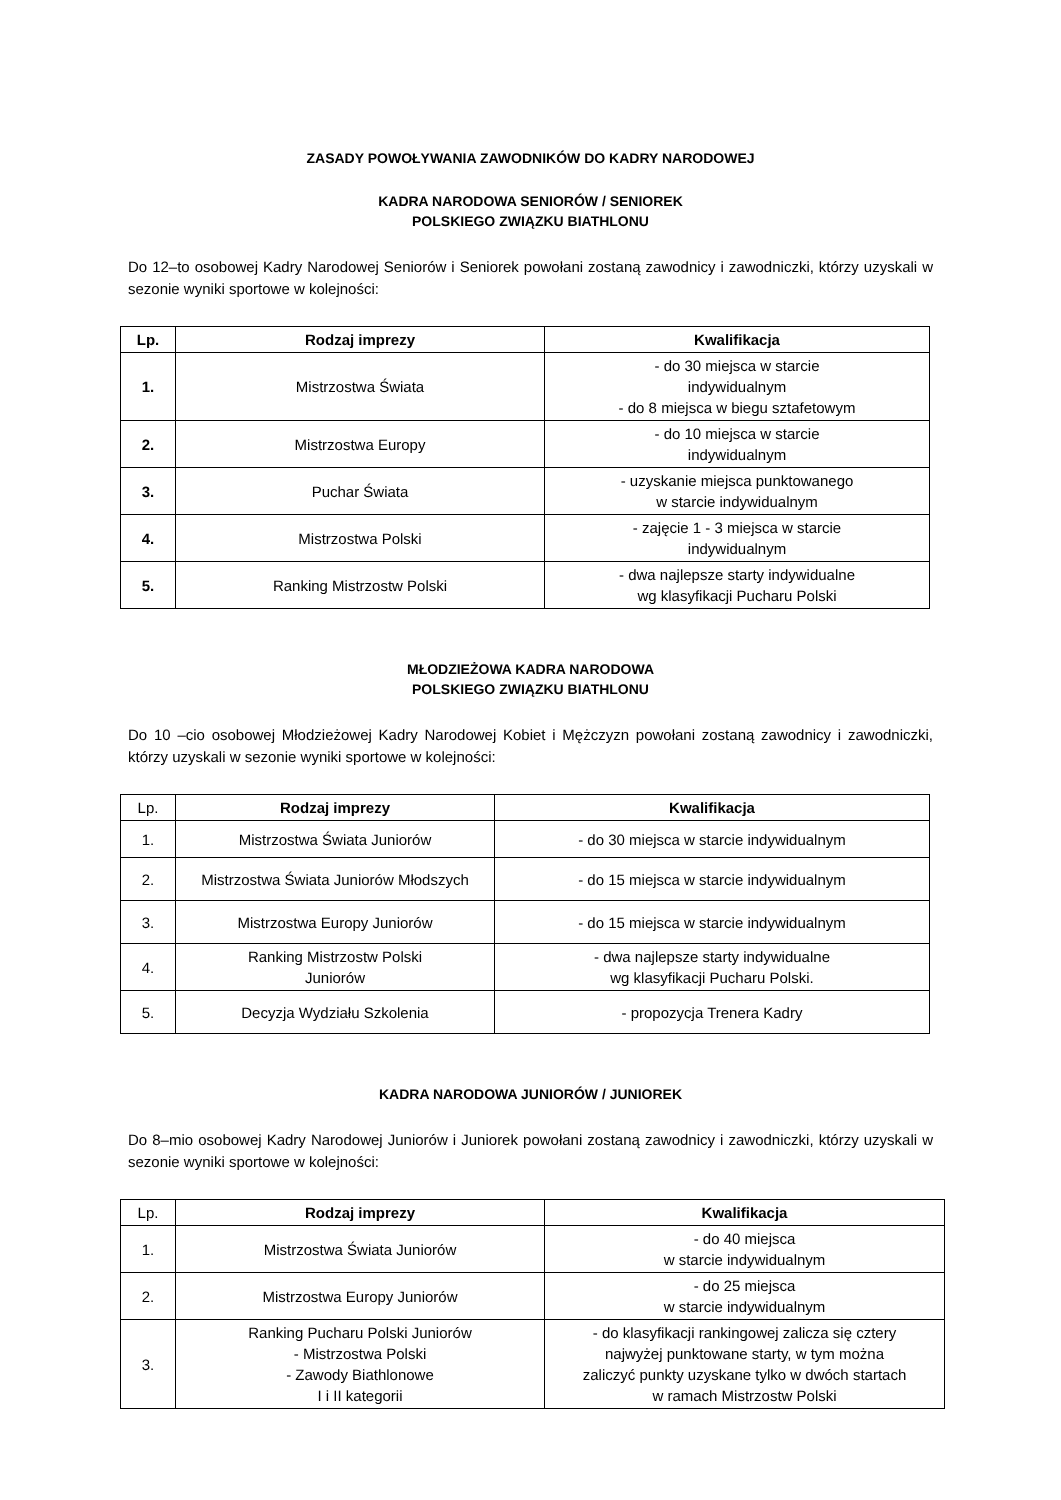ZASADY POWOŁYWANIA ZAWODNIKÓW DO KADRY NARODOWEJ
KADRA NARODOWA SENIORÓW / SENIOREK
POLSKIEGO ZWIĄZKU BIATHLONU
Do 12–to osobowej Kadry Narodowej Seniorów i Seniorek powołani zostaną zawodnicy i zawodniczki, którzy uzyskali w sezonie wyniki sportowe w kolejności:
| Lp. | Rodzaj imprezy | Kwalifikacja |
| --- | --- | --- |
| 1. | Mistrzostwa Świata | - do 30 miejsca w starcie indywidualnym - do 8 miejsca w biegu sztafetowym |
| 2. | Mistrzostwa Europy | - do 10 miejsca w starcie indywidualnym |
| 3. | Puchar Świata | - uzyskanie miejsca punktowanego w starcie indywidualnym |
| 4. | Mistrzostwa Polski | - zajęcie 1 - 3 miejsca w starcie indywidualnym |
| 5. | Ranking Mistrzostw Polski | - dwa najlepsze starty indywidualne wg klasyfikacji Pucharu Polski |
MŁODZIEŻOWA KADRA NARODOWA
POLSKIEGO ZWIĄZKU BIATHLONU
Do 10 –cio osobowej Młodzieżowej Kadry Narodowej Kobiet i Mężczyzn powołani zostaną zawodnicy i zawodniczki, którzy uzyskali w sezonie wyniki sportowe w kolejności:
| Lp. | Rodzaj imprezy | Kwalifikacja |
| 1. | Mistrzostwa Świata Juniorów | - do 30 miejsca w starcie indywidualnym |
| 2. | Mistrzostwa Świata Juniorów Młodszych | - do 15 miejsca w starcie indywidualnym |
| 3. | Mistrzostwa Europy Juniorów | - do 15 miejsca w starcie indywidualnym |
| 4. | Ranking Mistrzostw Polski Juniorów | - dwa najlepsze starty indywidualne wg klasyfikacji Pucharu Polski. |
| 5. | Decyzja Wydziału Szkolenia | - propozycja Trenera Kadry |
KADRA NARODOWA JUNIORÓW / JUNIOREK
Do 8–mio osobowej Kadry Narodowej Juniorów i Juniorek powołani zostaną zawodnicy i zawodniczki, którzy uzyskali w sezonie wyniki sportowe w kolejności:
| Lp. | Rodzaj imprezy | Kwalifikacja |
| 1. | Mistrzostwa Świata Juniorów | - do 40 miejsca w starcie indywidualnym |
| 2. | Mistrzostwa Europy Juniorów | - do 25 miejsca w starcie indywidualnym |
| 3. | Ranking Pucharu Polski Juniorów - Mistrzostwa Polski - Zawody Biathlonowe I i II kategorii | - do klasyfikacji rankingowej zalicza się cztery najwyżej punktowane starty, w tym można zaliczyć punkty uzyskane tylko w dwóch startach w ramach Mistrzostw Polski |